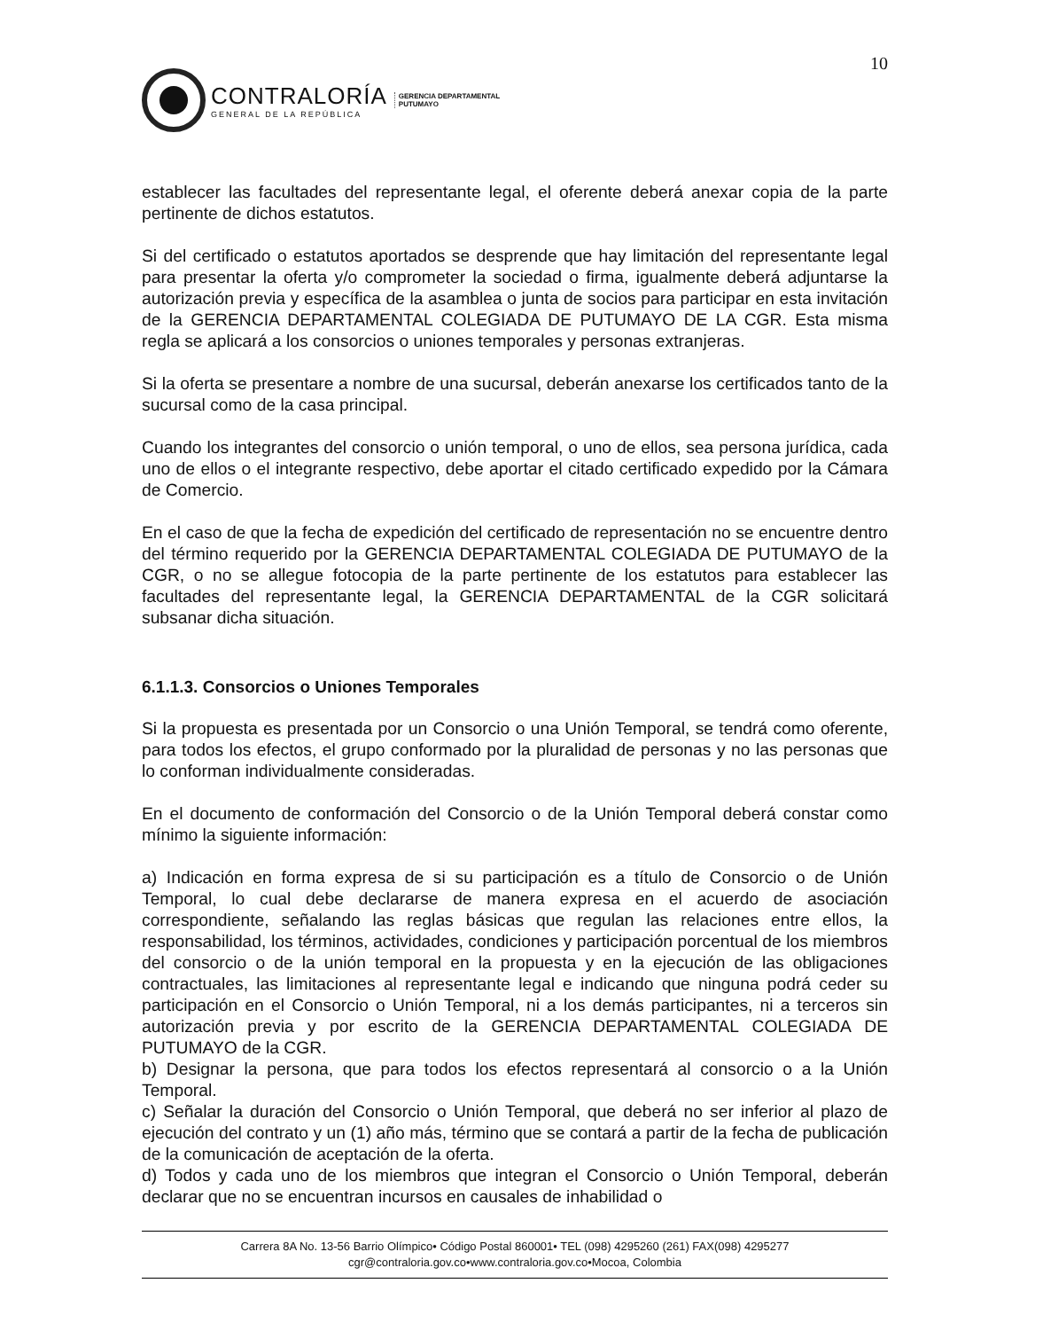10
CONTRALORÍA
GENERAL DE LA REPÚBLICA
GERENCIA DEPARTAMENTAL
PUTUMAYO
establecer las facultades del representante legal, el oferente deberá anexar copia de la parte pertinente de dichos estatutos.
Si del certificado o estatutos aportados se desprende que hay limitación del representante legal para presentar la oferta y/o comprometer la sociedad o firma, igualmente deberá adjuntarse la autorización previa y específica de la asamblea o junta de socios para participar en esta invitación de la GERENCIA DEPARTAMENTAL COLEGIADA DE PUTUMAYO DE LA CGR. Esta misma regla se aplicará a los consorcios o uniones temporales y personas extranjeras.
Si la oferta se presentare a nombre de una sucursal, deberán anexarse los certificados tanto de la sucursal como de la casa principal.
Cuando los integrantes del consorcio o unión temporal, o uno de ellos, sea persona jurídica, cada uno de ellos o el integrante respectivo, debe aportar el citado certificado expedido por la Cámara de Comercio.
En el caso de que la fecha de expedición del certificado de representación no se encuentre dentro del término requerido por la GERENCIA DEPARTAMENTAL COLEGIADA DE PUTUMAYO de la CGR, o no se allegue fotocopia de la parte pertinente de los estatutos para establecer las facultades del representante legal, la GERENCIA DEPARTAMENTAL de la CGR solicitará subsanar dicha situación.
6.1.1.3. Consorcios o Uniones Temporales
Si la propuesta es presentada por un Consorcio o una Unión Temporal, se tendrá como oferente, para todos los efectos, el grupo conformado por la pluralidad de personas y no las personas que lo conforman individualmente consideradas.
En el documento de conformación del Consorcio o de la Unión Temporal deberá constar como mínimo la siguiente información:
a) Indicación en forma expresa de si su participación es a título de Consorcio o de Unión Temporal, lo cual debe declararse de manera expresa en el acuerdo de asociación correspondiente, señalando las reglas básicas que regulan las relaciones entre ellos, la responsabilidad, los términos, actividades, condiciones y participación porcentual de los miembros del consorcio o de la unión temporal en la propuesta y en la ejecución de las obligaciones contractuales, las limitaciones al representante legal e indicando que ninguna podrá ceder su participación en el Consorcio o Unión Temporal, ni a los demás participantes, ni a terceros sin autorización previa y por escrito de la GERENCIA DEPARTAMENTAL COLEGIADA DE PUTUMAYO de la CGR.
b) Designar la persona, que para todos los efectos representará al consorcio o a la Unión Temporal.
c) Señalar la duración del Consorcio o Unión Temporal, que deberá no ser inferior al plazo de ejecución del contrato y un (1) año más, término que se contará a partir de la fecha de publicación de la comunicación de aceptación de la oferta.
d) Todos y cada uno de los miembros que integran el Consorcio o Unión Temporal, deberán declarar que no se encuentran incursos en causales de inhabilidad o
Carrera 8A No. 13-56 Barrio Olímpico• Código Postal 860001• TEL (098) 4295260 (261) FAX(098) 4295277
cgr@contraloria.gov.co•www.contraloria.gov.co•Mocoa, Colombia